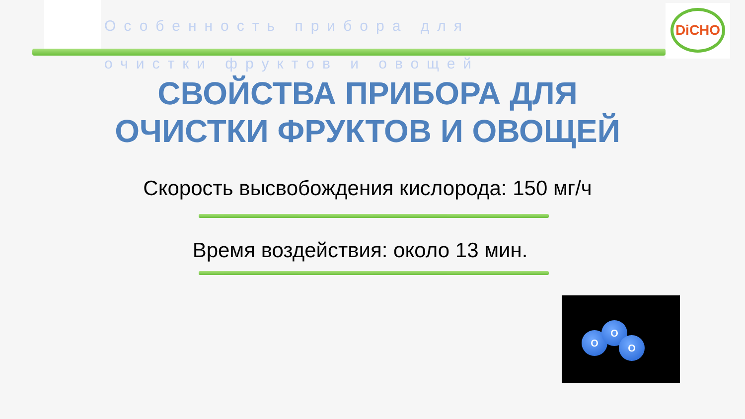DiCHO
Особенность прибора для очистки фруктов и овощей
СВОЙСТВА ПРИБОРА ДЛЯ
ОЧИСТКИ ФРУКТОВ И ОВОЩЕЙ
Скорость высвобождения кислорода: 150 мг/ч
Время воздействия: около 13 мин.
O
O
O